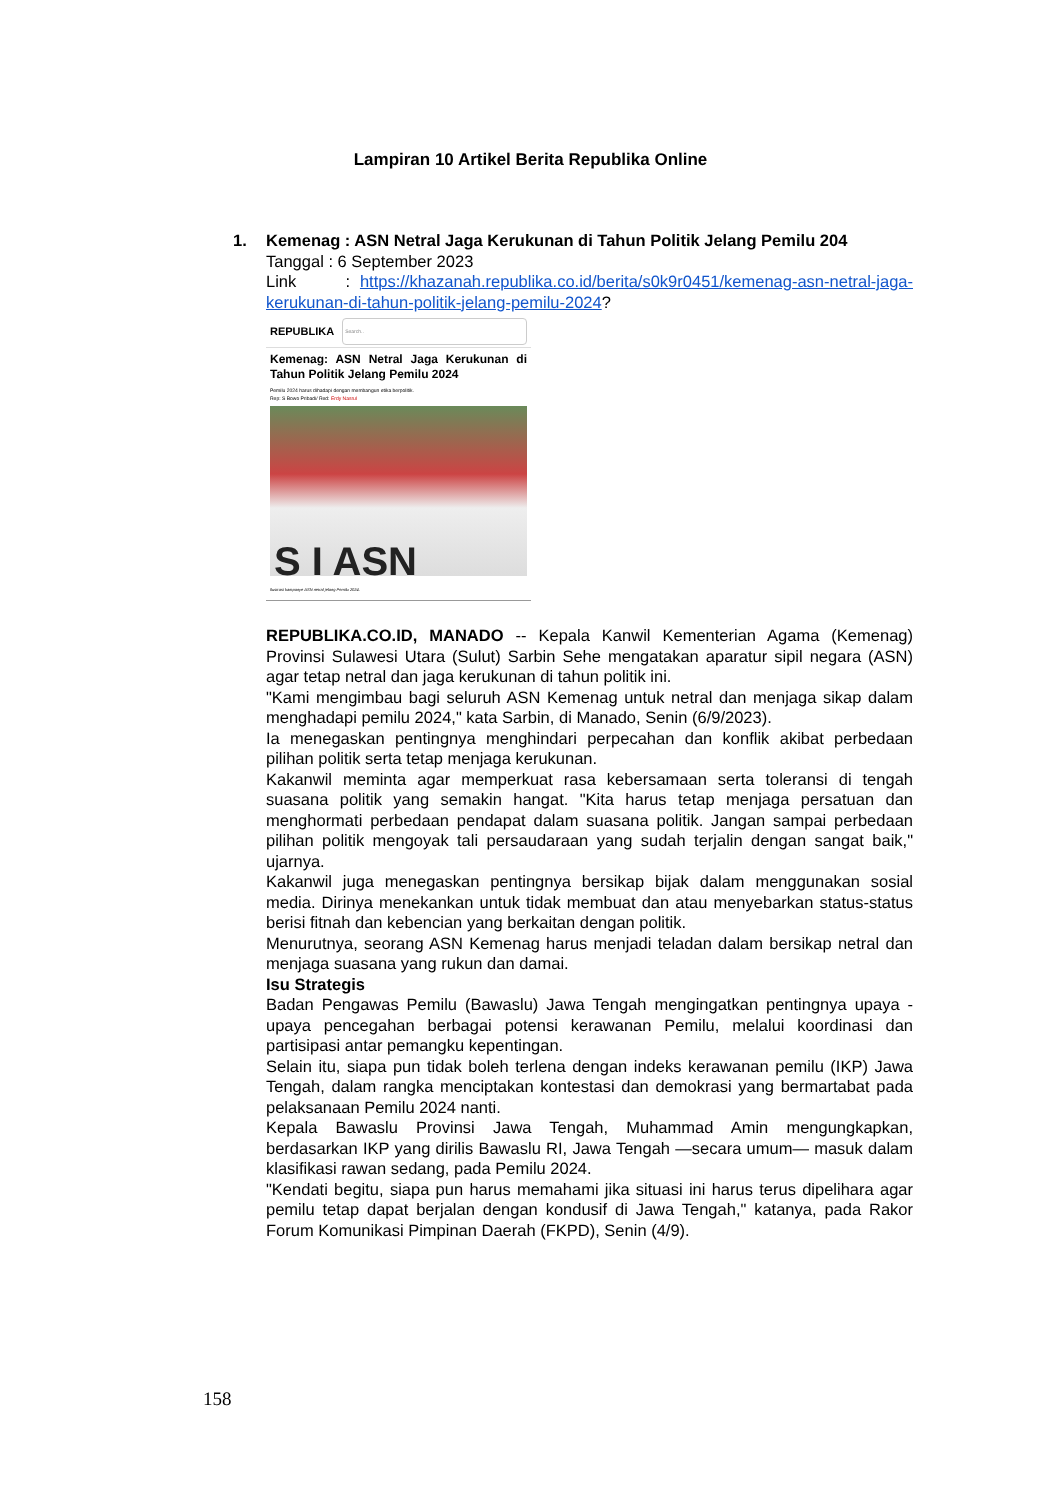Lampiran 10 Artikel Berita Republika Online
1.
Kemenag : ASN Netral Jaga Kerukunan di Tahun Politik Jelang Pemilu 204
Tanggal : 6 September 2023
Link : https://khazanah.republika.co.id/berita/s0k9r0451/kemenag-asn-netral-jaga-kerukunan-di-tahun-politik-jelang-pemilu-2024?
REPUBLIKA Search..
Kemenag: ASN Netral Jaga Kerukunan di Tahun Politik Jelang Pemilu 2024
Pemilu 2024 harus dihadapi dengan membangun etika berpolitik.
Rep: S Bowo Pribadi/ Red: Erdy Nasrul
S I ASN
Ilustrasi kampanye ASN netral jelang Pemilu 2024.
REPUBLIKA.CO.ID, MANADO -- Kepala Kanwil Kementerian Agama (Kemenag) Provinsi Sulawesi Utara (Sulut) Sarbin Sehe mengatakan aparatur sipil negara (ASN) agar tetap netral dan jaga kerukunan di tahun politik ini.
"Kami mengimbau bagi seluruh ASN Kemenag untuk netral dan menjaga sikap dalam menghadapi pemilu 2024," kata Sarbin, di Manado, Senin (6/9/2023).
Ia menegaskan pentingnya menghindari perpecahan dan konflik akibat perbedaan pilihan politik serta tetap menjaga kerukunan.
Kakanwil meminta agar memperkuat rasa kebersamaan serta toleransi di tengah suasana politik yang semakin hangat. "Kita harus tetap menjaga persatuan dan menghormati perbedaan pendapat dalam suasana politik. Jangan sampai perbedaan pilihan politik mengoyak tali persaudaraan yang sudah terjalin dengan sangat baik," ujarnya.
Kakanwil juga menegaskan pentingnya bersikap bijak dalam menggunakan sosial media. Dirinya menekankan untuk tidak membuat dan atau menyebarkan status-status berisi fitnah dan kebencian yang berkaitan dengan politik.
Menurutnya, seorang ASN Kemenag harus menjadi teladan dalam bersikap netral dan menjaga suasana yang rukun dan damai.
Isu Strategis
Badan Pengawas Pemilu (Bawaslu) Jawa Tengah mengingatkan pentingnya upaya - upaya pencegahan berbagai potensi kerawanan Pemilu, melalui koordinasi dan partisipasi antar pemangku kepentingan.
Selain itu, siapa pun tidak boleh terlena dengan indeks kerawanan pemilu (IKP) Jawa Tengah, dalam rangka menciptakan kontestasi dan demokrasi yang bermartabat pada pelaksanaan Pemilu 2024 nanti.
Kepala Bawaslu Provinsi Jawa Tengah, Muhammad Amin mengungkapkan, berdasarkan IKP yang dirilis Bawaslu RI, Jawa Tengah —secara umum— masuk dalam klasifikasi rawan sedang, pada Pemilu 2024.
"Kendati begitu, siapa pun harus memahami jika situasi ini harus terus dipelihara agar pemilu tetap dapat berjalan dengan kondusif di Jawa Tengah," katanya, pada Rakor Forum Komunikasi Pimpinan Daerah (FKPD), Senin (4/9).
158